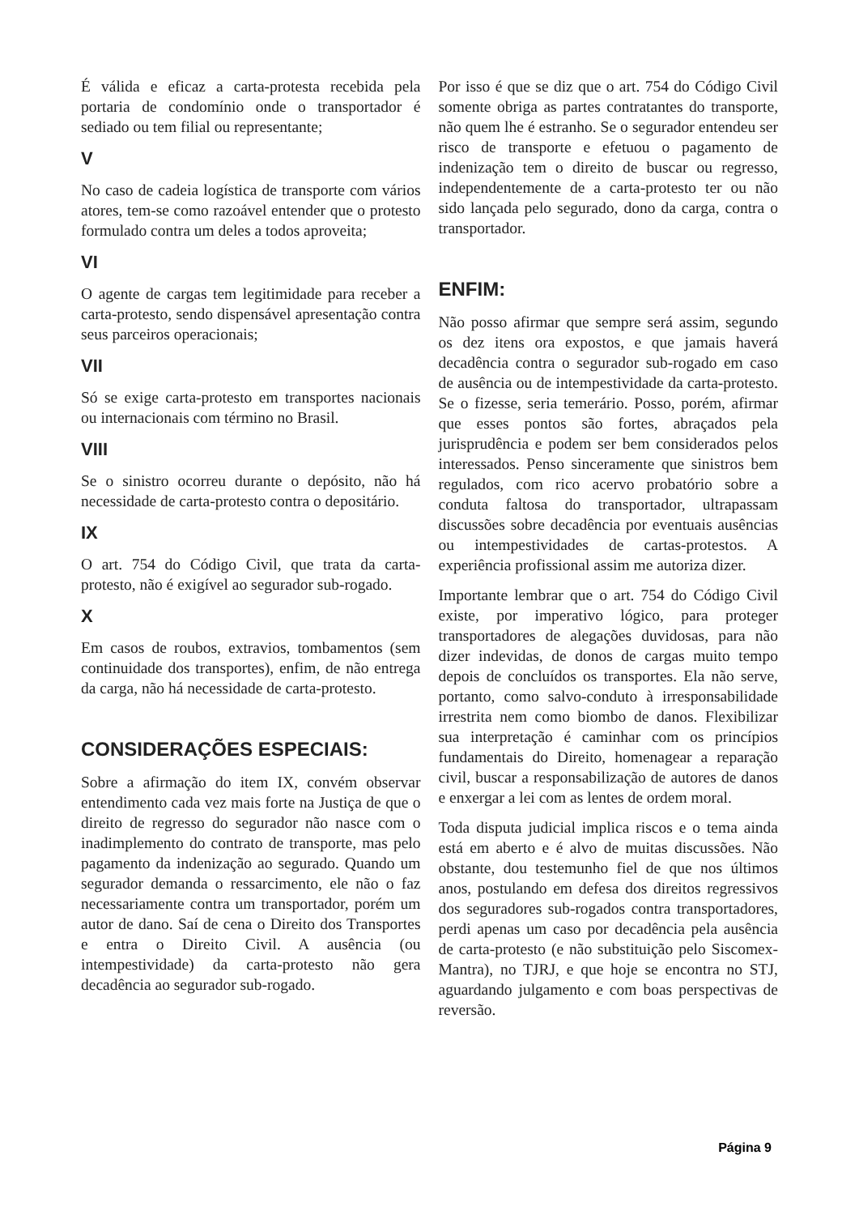É válida e eficaz a carta-protesta recebida pela portaria de condomínio onde o transportador é sediado ou tem filial ou representante;
V
No caso de cadeia logística de transporte com vários atores, tem-se como razoável entender que o protesto formulado contra um deles a todos aproveita;
VI
O agente de cargas tem legitimidade para receber a carta-protesto, sendo dispensável apresentação contra seus parceiros operacionais;
VII
Só se exige carta-protesto em transportes nacionais ou internacionais com término no Brasil.
VIII
Se o sinistro ocorreu durante o depósito, não há necessidade de carta-protesto contra o depositário.
IX
O art. 754 do Código Civil, que trata da carta-protesto, não é exigível ao segurador sub-rogado.
X
Em casos de roubos, extravios, tombamentos (sem continuidade dos transportes), enfim, de não entrega da carga, não há necessidade de carta-protesto.
CONSIDERAÇÕES ESPECIAIS:
Sobre a afirmação do item IX, convém observar entendimento cada vez mais forte na Justiça de que o direito de regresso do segurador não nasce com o inadimplemento do contrato de transporte, mas pelo pagamento da indenização ao segurado. Quando um segurador demanda o ressarcimento, ele não o faz necessariamente contra um transportador, porém um autor de dano. Saí de cena o Direito dos Transportes e entra o Direito Civil. A ausência (ou intempestividade) da carta-protesto não gera decadência ao segurador sub-rogado.
Por isso é que se diz que o art. 754 do Código Civil somente obriga as partes contratantes do transporte, não quem lhe é estranho. Se o segurador entendeu ser risco de transporte e efetuou o pagamento de indenização tem o direito de buscar ou regresso, independentemente de a carta-protesto ter ou não sido lançada pelo segurado, dono da carga, contra o transportador.
ENFIM:
Não posso afirmar que sempre será assim, segundo os dez itens ora expostos, e que jamais haverá decadência contra o segurador sub-rogado em caso de ausência ou de intempestividade da carta-protesto. Se o fizesse, seria temerário. Posso, porém, afirmar que esses pontos são fortes, abraçados pela jurisprudência e podem ser bem considerados pelos interessados. Penso sinceramente que sinistros bem regulados, com rico acervo probatório sobre a conduta faltosa do transportador, ultrapassam discussões sobre decadência por eventuais ausências ou intempestividades de cartas-protestos. A experiência profissional assim me autoriza dizer.
Importante lembrar que o art. 754 do Código Civil existe, por imperativo lógico, para proteger transportadores de alegações duvidosas, para não dizer indevidas, de donos de cargas muito tempo depois de concluídos os transportes. Ela não serve, portanto, como salvo-conduto à irresponsabilidade irrestrita nem como biombo de danos. Flexibilizar sua interpretação é caminhar com os princípios fundamentais do Direito, homenagear a reparação civil, buscar a responsabilização de autores de danos e enxergar a lei com as lentes de ordem moral.
Toda disputa judicial implica riscos e o tema ainda está em aberto e é alvo de muitas discussões. Não obstante, dou testemunho fiel de que nos últimos anos, postulando em defesa dos direitos regressivos dos seguradores sub-rogados contra transportadores, perdi apenas um caso por decadência pela ausência de carta-protesto (e não substituição pelo Siscomex-Mantra), no TJRJ, e que hoje se encontra no STJ, aguardando julgamento e com boas perspectivas de reversão.
Página 9